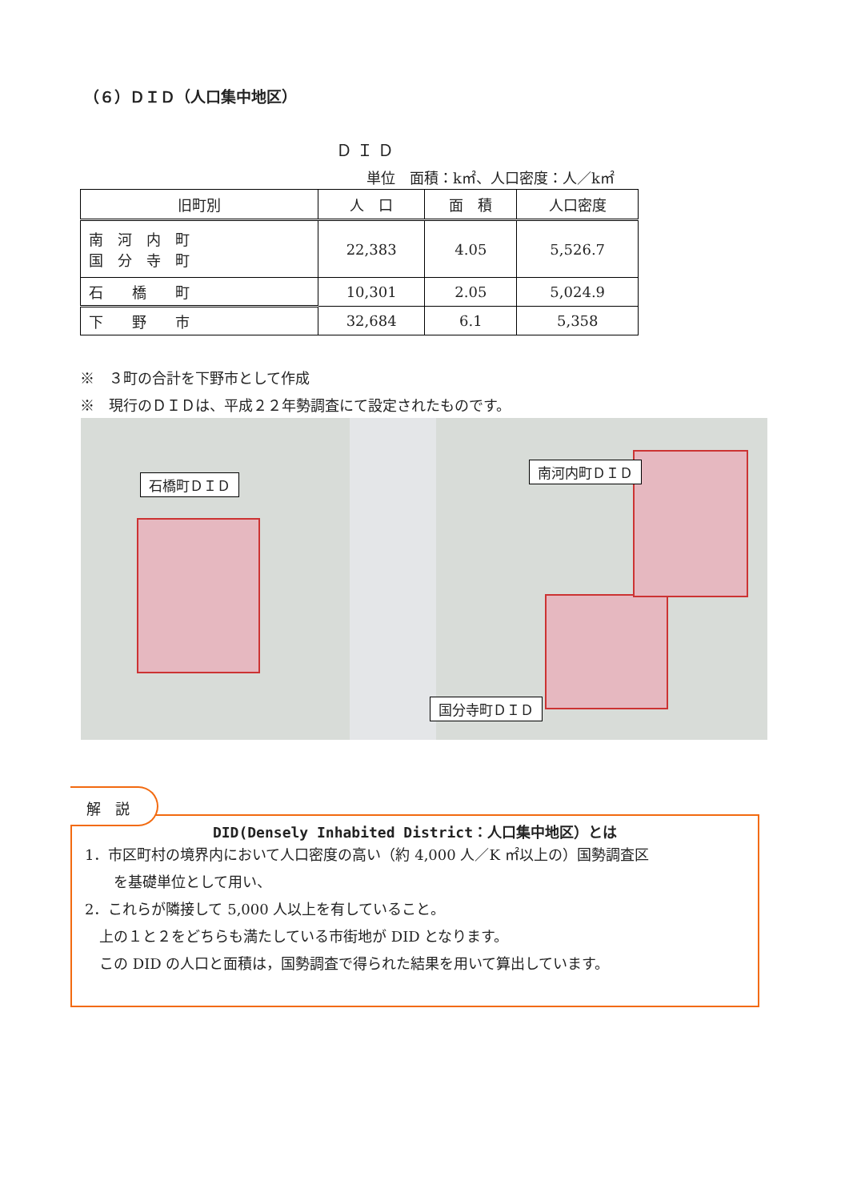（６）ＤＩＤ（人口集中地区）
ＤＩＤ
単位　面積：k㎡、人口密度：人／k㎡
| 旧町別 | 人 口 | 面 積 | 人口密度 |
| --- | --- | --- | --- |
| 南 河 内 町 国 分 寺 町 | 22,383 | 4.05 | 5,526.7 |
| 石 橋 町 | 10,301 | 2.05 | 5,024.9 |
| 下 野 市 | 32,684 | 6.1 | 5,358 |
※　３町の合計を下野市として作成
※　現行のＤＩＤは、平成２２年勢調査にて設定されたものです。
石橋町ＤＩＤ
南河内町ＤＩＤ
国分寺町ＤＩＤ
DID(Densely Inhabited District：人口集中地区）とは
1．市区町村の境界内において人口密度の高い（約 4,000 人／K ㎡以上の）国勢調査区
　　を基礎単位として用い、
2．これらが隣接して 5,000 人以上を有していること。
　上の１と２をどちらも満たしている市街地が DID となります。
　この DID の人口と面積は，国勢調査で得られた結果を用いて算出しています。
解　説